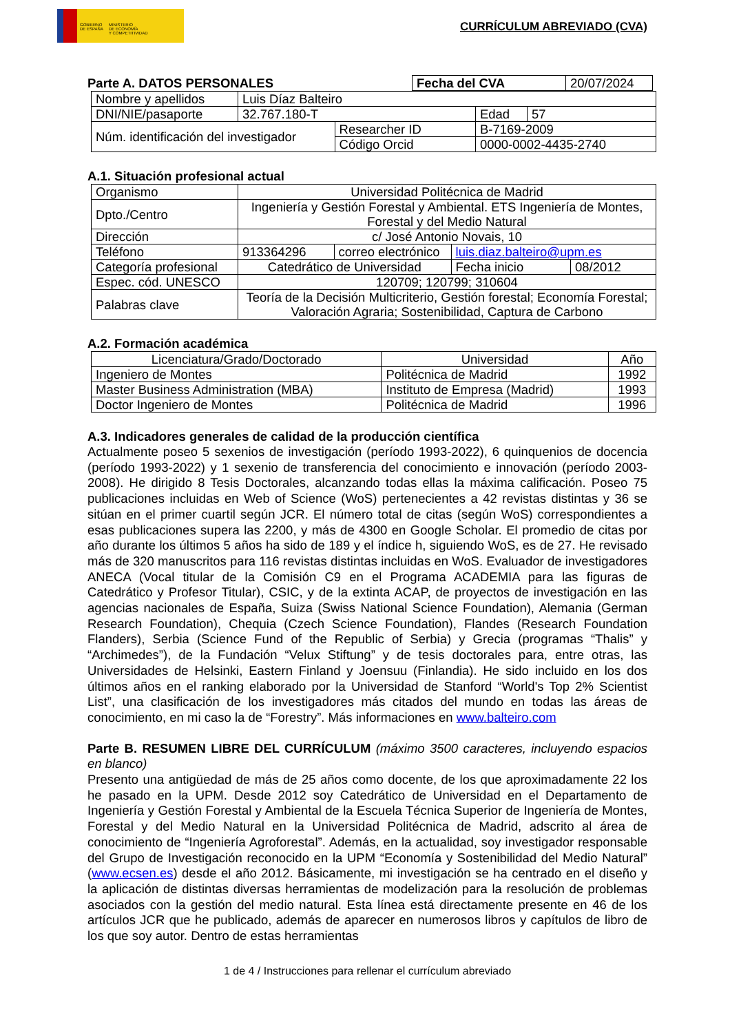GOBIERNO
DE ESPAÑA
MINISTERIO
DE ECONOMÍA
Y COMPETITIVIDAD
CURRÍCULUM ABREVIADO (CVA)
Parte A. DATOS PERSONALES
| Fecha del CVA | 20/07/2024 |
| Nombre y apellidos | Luis Díaz Balteiro | | | |
| DNI/NIE/pasaporte | 32.767.180-T | | Edad | 57 |
| Núm. identificación del investigador | | Researcher ID | B-7169-2009 | |
| | | Código Orcid | 0000-0002-4435-2740 | |
A.1. Situación profesional actual
| Organismo | Universidad Politécnica de Madrid | | | |
| Dpto./Centro | Ingeniería y Gestión Forestal y Ambiental. ETS Ingeniería de Montes, Forestal y del Medio Natural | | | |
| Dirección | c/ José Antonio Novais, 10 | | | |
| Teléfono | 913364296 | correo electrónico | luis.diaz.balteiro@upm.es | |
| Categoría profesional | Catedrático de Universidad | | Fecha inicio | 08/2012 |
| Espec. cód. UNESCO | 120709; 120799; 310604 | | | |
| Palabras clave | Teoría de la Decisión Multicriterio, Gestión forestal; Economía Forestal; Valoración Agraria; Sostenibilidad, Captura de Carbono | | | |
A.2. Formación académica
| Licenciatura/Grado/Doctorado | Universidad | Año |
| Ingeniero de Montes | Politécnica de Madrid | 1992 |
| Master Business Administration (MBA) | Instituto de Empresa (Madrid) | 1993 |
| Doctor Ingeniero de Montes | Politécnica de Madrid | 1996 |
A.3. Indicadores generales de calidad de la producción científica
Actualmente poseo 5 sexenios de investigación (período 1993-2022), 6 quinquenios de docencia (período 1993-2022) y 1 sexenio de transferencia del conocimiento e innovación (período 2003-2008). He dirigido 8 Tesis Doctorales, alcanzando todas ellas la máxima calificación. Poseo 75 publicaciones incluidas en Web of Science (WoS) pertenecientes a 42 revistas distintas y 36 se sitúan en el primer cuartil según JCR. El número total de citas (según WoS) correspondientes a esas publicaciones supera las 2200, y más de 4300 en Google Scholar. El promedio de citas por año durante los últimos 5 años ha sido de 189 y el índice h, siguiendo WoS, es de 27. He revisado más de 320 manuscritos para 116 revistas distintas incluidas en WoS. Evaluador de investigadores ANECA (Vocal titular de la Comisión C9 en el Programa ACADEMIA para las figuras de Catedrático y Profesor Titular), CSIC, y de la extinta ACAP, de proyectos de investigación en las agencias nacionales de España, Suiza (Swiss National Science Foundation), Alemania (German Research Foundation), Chequia (Czech Science Foundation), Flandes (Research Foundation Flanders), Serbia (Science Fund of the Republic of Serbia) y Grecia (programas “Thalis” y “Archimedes”), de la Fundación “Velux Stiftung” y de tesis doctorales para, entre otras, las Universidades de Helsinki, Eastern Finland y Joensuu (Finlandia). He sido incluido en los dos últimos años en el ranking elaborado por la Universidad de Stanford “World's Top 2% Scientist List”, una clasificación de los investigadores más citados del mundo en todas las áreas de conocimiento, en mi caso la de “Forestry”. Más informaciones en www.balteiro.com
Parte B. RESUMEN LIBRE DEL CURRÍCULUM (máximo 3500 caracteres, incluyendo espacios en blanco)
Presento una antigüedad de más de 25 años como docente, de los que aproximadamente 22 los he pasado en la UPM. Desde 2012 soy Catedrático de Universidad en el Departamento de Ingeniería y Gestión Forestal y Ambiental de la Escuela Técnica Superior de Ingeniería de Montes, Forestal y del Medio Natural en la Universidad Politécnica de Madrid, adscrito al área de conocimiento de “Ingeniería Agroforestal”. Además, en la actualidad, soy investigador responsable del Grupo de Investigación reconocido en la UPM “Economía y Sostenibilidad del Medio Natural” (www.ecsen.es) desde el año 2012. Básicamente, mi investigación se ha centrado en el diseño y la aplicación de distintas diversas herramientas de modelización para la resolución de problemas asociados con la gestión del medio natural. Esta línea está directamente presente en 46 de los artículos JCR que he publicado, además de aparecer en numerosos libros y capítulos de libro de los que soy autor. Dentro de estas herramientas
1 de 4 / Instrucciones para rellenar el currículum abreviado